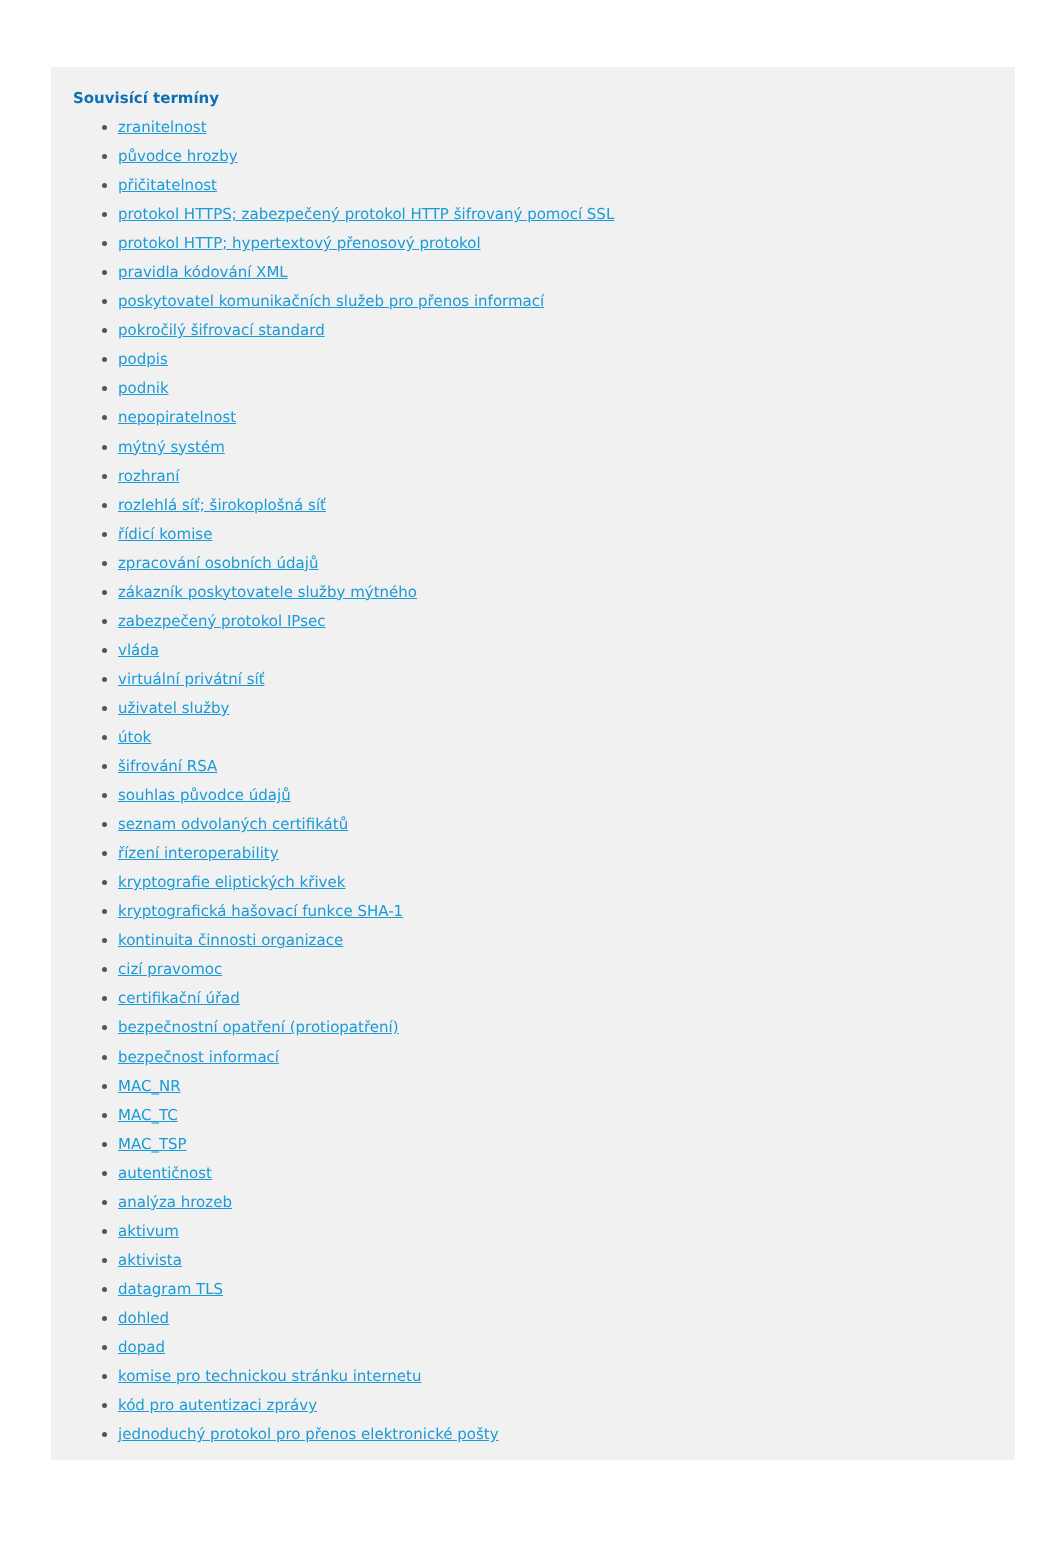Souvisící termíny
zranitelnost
původce hrozby
přičitatelnost
protokol HTTPS; zabezpečený protokol HTTP šifrovaný pomocí SSL
protokol HTTP; hypertextový přenosový protokol
pravidla kódování XML
poskytovatel komunikačních služeb pro přenos informací
pokročilý šifrovací standard
podpis
podnik
nepopiratelnost
mýtný systém
rozhraní
rozlehlá síť; širokoplošná síť
řídicí komise
zpracování osobních údajů
zákazník poskytovatele služby mýtného
zabezpečený protokol IPsec
vláda
virtuální privátní síť
uživatel služby
útok
šifrování RSA
souhlas původce údajů
seznam odvolaných certifikátů
řízení interoperability
kryptografie eliptických křivek
kryptografická hašovací funkce SHA-1
kontinuita činnosti organizace
cizí pravomoc
certifikační úřad
bezpečnostní opatření (protiopatření)
bezpečnost informací
MAC_NR
MAC_TC
MAC_TSP
autentičnost
analýza hrozeb
aktivum
aktivista
datagram TLS
dohled
dopad
komise pro technickou stránku internetu
kód pro autentizaci zprávy
jednoduchý protokol pro přenos elektronické pošty